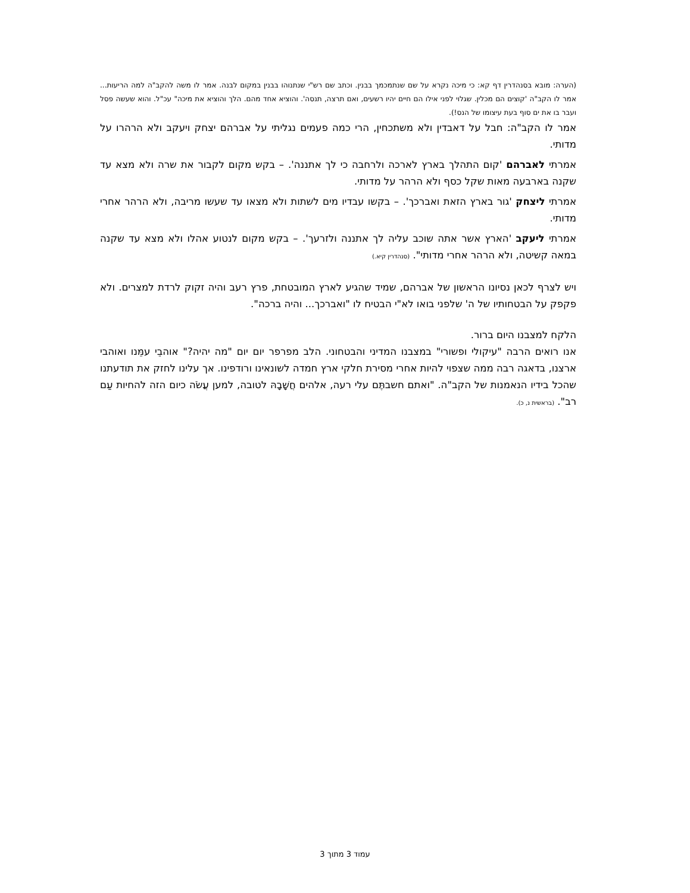(הערה: מובא בסנהדרין דף קא: כי מיכה נקרא על שם שנתמכמך בבנין. וכתב שם רש"י שנתנוהו בבנין במקום לבנה. אמר לו משה להקב"ה למה הריעות... אמר לו הקב"ה 'קוצים הם מכלין. שגלוי לפני אילו הם חיים יהיו רשעים, ואם תרצה, תנסה'. והוציא אחד מהם. הלך והוציא את מיכה" עכ"ל. והוא שעשה פסל ועבר בו את ים סוף בעת עיצומו של הנס!).
אמר לו הקב"ה: חבל על דאבדין ולא משתכחין, הרי כמה פעמים נגליתי על אברהם יצחק ויעקב ולא הרהרו על מדותי.
אמרתי לאברהם 'קום התהלך בארץ לארכה ולרחבה כי לך אתננה'. – בקש מקום לקבור את שרה ולא מצא עד שקנה בארבעה מאות שקל כסף ולא הרהר על מדותי.
אמרתי ליצחק 'גור בארץ הזאת ואברכך'. – בקשו עבדיו מים לשתות ולא מצאו עד שעשו מריבה, ולא הרהר אחרי מדותי.
אמרתי ליעקב 'הארץ אשר אתה שוכב עליה לך אתננה ולזרעך'. – בקש מקום לנטוע אהלו ולא מצא עד שקנה במאה קשיטה, ולא הרהר אחרי מדותי". (סנהדרין קיא.)
ויש לצרף לכאן נסיונו הראשון של אברהם, שמיד שהגיע לארץ המובטחת, פרץ רעב והיה זקוק לרדת למצרים. ולא פקפק על הבטחותיו של ה' שלפני בואו לא"י הבטיח לו "ואברכך... והיה ברכה".
הלקח למצבנו היום ברור.
אנו רואים הרבה "עיקולי ופשורי" במצבנו המדיני והבטחוני. הלב מפרפר יום יום "מה יהיה?" אוהבֵי עמֵּנו ואוהבי ארצנו, בדאגה רבה ממה שצפוי להיות אחרי מסירת חלקי ארץ חמדה לשונאינו ורודפינו. אך עלינו לחזק את תודעתנו שהכל בידיו הנאמנות של הקב"ה. "ואתם חשבתֶּם עלי רעה, אלהים חֲשָׁבָהּ לטובה, למען עֲשֹׂה כיום הזה להחיות עַם רב". (בראשית נ, כ).
עמוד 3 מתוך 3